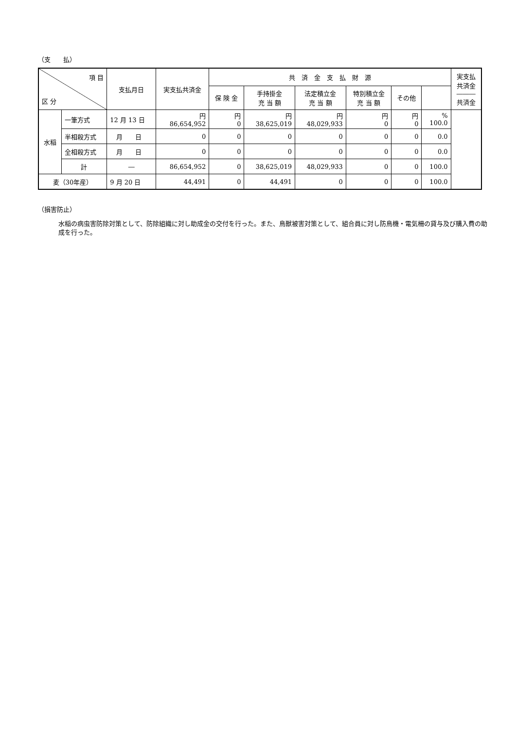（支　　払）
| 項 目 区 分 | | 支払月日 | 実支払共済金 | 共 済 金 支 払 財 源 | | | | | | 実支払 共済金 ――― 共済金 |
| --- | --- | --- | --- | --- | --- | --- | --- | --- | --- | --- |
| | | | | 保 険 金 | 手持掛金 充 当 額 | 法定積立金 充 当 額 | 特別積立金 充 当 額 | その他 | | |
| 水稲 | 一筆方式 | 12 月 13 日 | 円 86,654,952 | 円 0 | 円 38,625,019 | 円 48,029,933 | 円 0 | 円 0 | % 100.0 | |
| | 半相殺方式 | 月 日 | 0 | 0 | 0 | 0 | 0 | 0 | 0.0 | |
| | 全相殺方式 | 月 日 | 0 | 0 | 0 | 0 | 0 | 0 | 0.0 | |
| | 計 | ― | 86,654,952 | 0 | 38,625,019 | 48,029,933 | 0 | 0 | 100.0 | |
| 麦（30年産） | | 9 月 20 日 | 44,491 | 0 | 44,491 | 0 | 0 | 0 | 100.0 | |
（損害防止）
水稲の病虫害防除対策として、防除組織に対し助成金の交付を行った。また、鳥獣被害対策として、組合員に対し防鳥機・電気柵の貸与及び購入費の助成を行った。